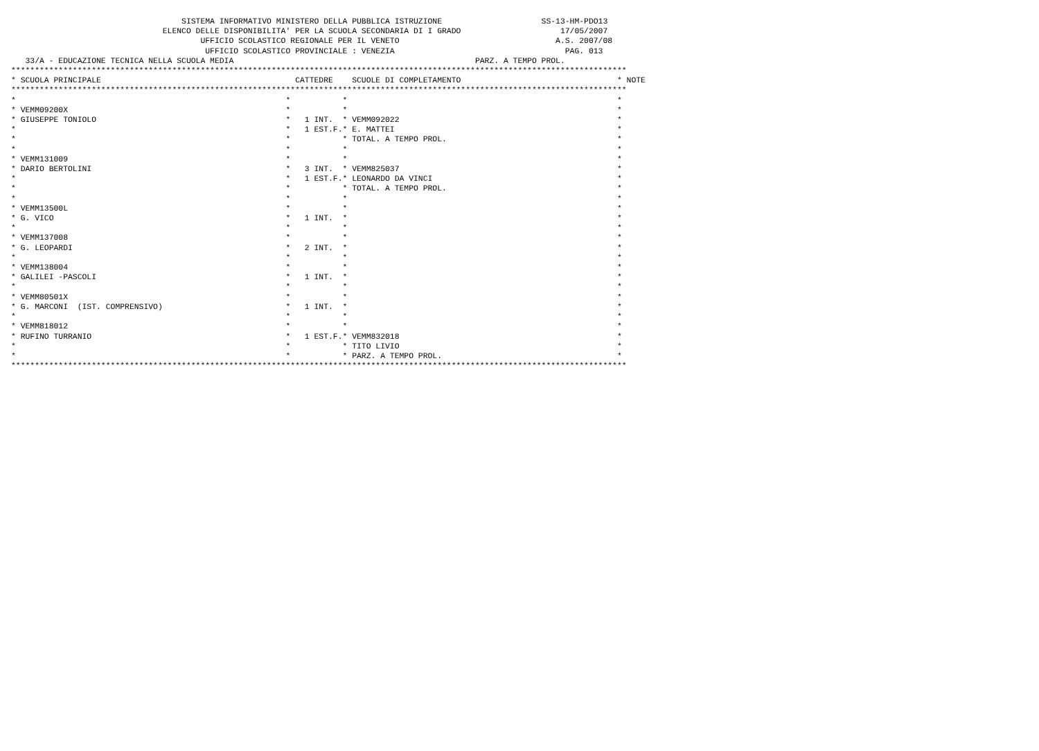SISTEMA INFORMATIVO MINISTERO DELLA PUBBLICA ISTRUZIONE                     SS-13-HM-PDO13
                                ELENCO DELLE DISPONIBILITA' PER LA SCUOLA SECONDARIA DI I GRADO                     17/05/2007
                                        UFFICIO SCOLASTICO REGIONALE PER IL VENETO                                 A.S. 2007/08
                                         UFFICIO SCOLASTICO PROVINCIALE : VENEZIA                                    PAG. 013
   33/A - EDUCAZIONE TECNICA NELLA SCUOLA MEDIA                                                   PARZ. A TEMPO PROL.
**********************************************************************************************************************************
* SCUOLA PRINCIPALE                                         CATTEDRE    SCUOLE DI COMPLETAMENTO                                 * NOTE
**********************************************************************************************************************************
*                                                         *           *                                                         *
* VEMM09200X                                              *           *                                                         *
* GIUSEPPE TONIOLO                                        *   1 INT.  * VEMM092022                                              *
*                                                         *   1 EST.F.* E. MATTEI                                               *
*                                                         *           * TOTAL. A TEMPO PROL.                                    *
*                                                         *           *                                                         *
* VEMM131009                                              *           *                                                         *
* DARIO BERTOLINI                                         *   3 INT.  * VEMM825037                                              *
*                                                         *   1 EST.F.* LEONARDO DA VINCI                                       *
*                                                         *           * TOTAL. A TEMPO PROL.                                    *
*                                                         *           *                                                         *
* VEMM13500L                                              *           *                                                         *
* G. VICO                                                 *   1 INT.  *                                                         *
*                                                         *           *                                                         *
* VEMM137008                                              *           *                                                         *
* G. LEOPARDI                                             *   2 INT.  *                                                         *
*                                                         *           *                                                         *
* VEMM138004                                              *           *                                                         *
* GALILEI -PASCOLI                                        *   1 INT.  *                                                         *
*                                                         *           *                                                         *
* VEMM80501X                                              *           *                                                         *
* G. MARCONI  (IST. COMPRENSIVO)                          *   1 INT.  *                                                         *
*                                                         *           *                                                         *
* VEMM818012                                              *           *                                                         *
* RUFINO TURRANIO                                         *   1 EST.F.* VEMM832018                                              *
*                                                         *           * TITO LIVIO                                              *
*                                                         *           * PARZ. A TEMPO PROL.                                     *
**********************************************************************************************************************************